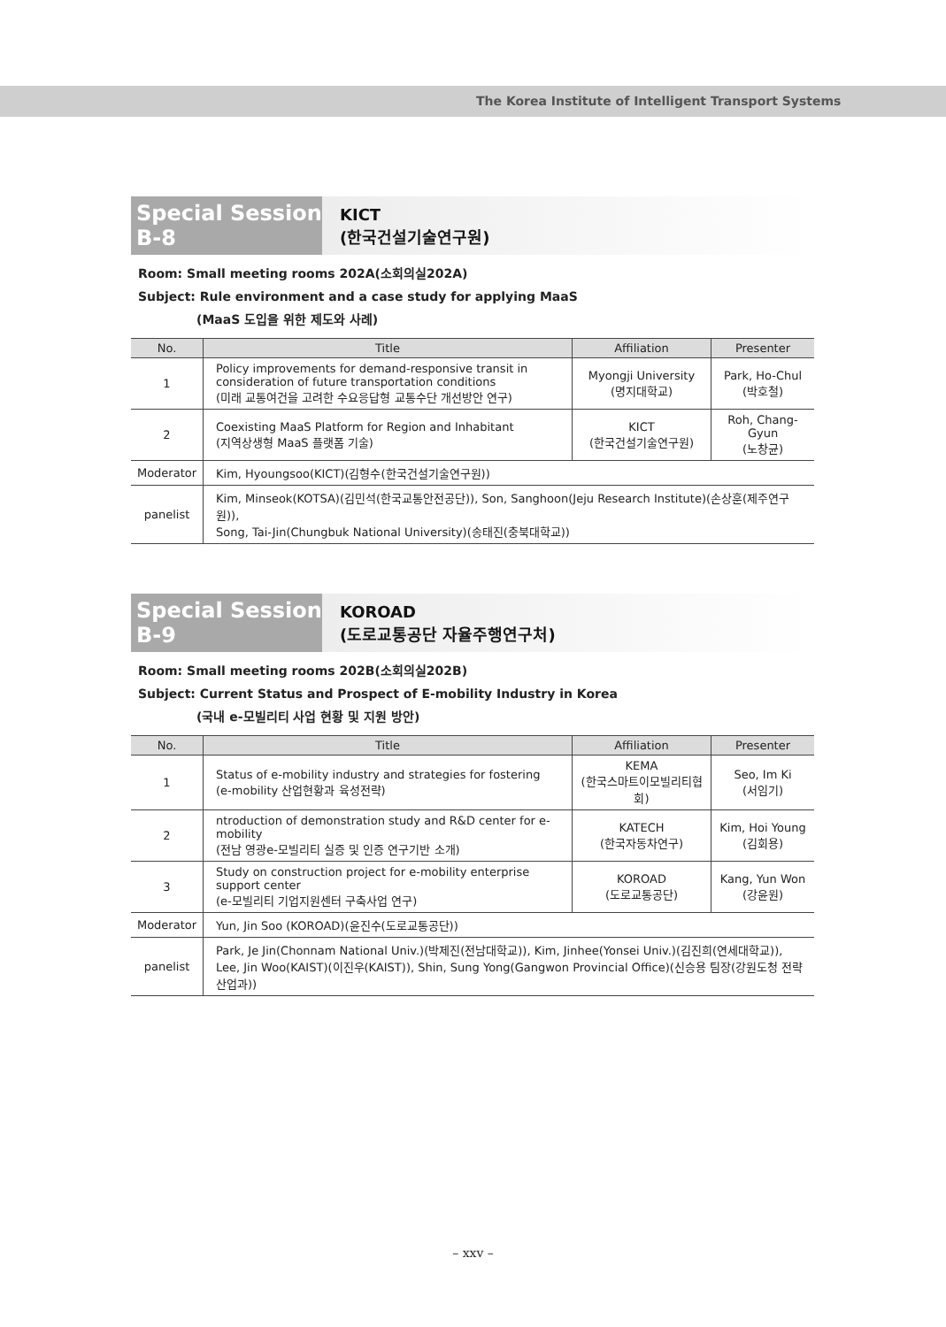The Korea Institute of Intelligent Transport Systems
Special Session B-8
KICT
(한국건설기술연구원)
Room: Small meeting rooms 202A(소회의실202A)
Subject: Rule environment and a case study for applying MaaS
(MaaS 도입을 위한 제도와 사례)
| No. | Title | Affiliation | Presenter |
| --- | --- | --- | --- |
| 1 | Policy improvements for demand-responsive transit in consideration of future transportation conditions (미래 교통여건을 고려한 수요응답형 교통수단 개선방안 연구) | Myongji University (명지대학교) | Park, Ho-Chul (박호철) |
| 2 | Coexisting MaaS Platform for Region and Inhabitant (지역상생형 MaaS 플랫폼 기술) | KICT (한국건설기술연구원) | Roh, Chang-Gyun (노창균) |
| Moderator | Kim, Hyoungsoo(KICT)(김형수(한국건설기술연구원)) | | |
| panelist | Kim, Minseok(KOTSA)(김민석(한국교통안전공단)), Son, Sanghoon(Jeju Research Institute)(손상훈(제주연구원)), Song, Tai-Jin(Chungbuk National University)(송태진(충북대학교)) | | |
Special Session B-9
KOROAD
(도로교통공단 자율주행연구처)
Room: Small meeting rooms 202B(소회의실202B)
Subject: Current Status and Prospect of E-mobility Industry in Korea
(국내 e-모빌리티 사업 현황 및 지원 방안)
| No. | Title | Affiliation | Presenter |
| --- | --- | --- | --- |
| 1 | Status of e-mobility industry and strategies for fostering (e-mobility 산업현황과 육성전략) | KEMA (한국스마트이모빌리티협회) | Seo, Im Ki (서임기) |
| 2 | ntroduction of demonstration study and R&D center for e-mobility (전남 영광e-모빌리티 실증 및 인증 연구기반 소개) | KATECH (한국자동차연구) | Kim, Hoi Young (김회용) |
| 3 | Study on construction project for e-mobility enterprise support center (e-모빌리티 기업지원센터 구축사업 연구) | KOROAD (도로교통공단) | Kang, Yun Won (강윤원) |
| Moderator | Yun, Jin Soo (KOROAD)(윤진수(도로교통공단)) | | |
| panelist | Park, Je Jin(Chonnam National Univ.)(박제진(전남대학교)), Kim, Jinhee(Yonsei Univ.)(김진희(연세대학교)), Lee, Jin Woo(KAIST)(이진우(KAIST)), Shin, Sung Yong(Gangwon Provincial Office)(신승용 팀장(강원도청 전략산업과)) | | |
– xxv –